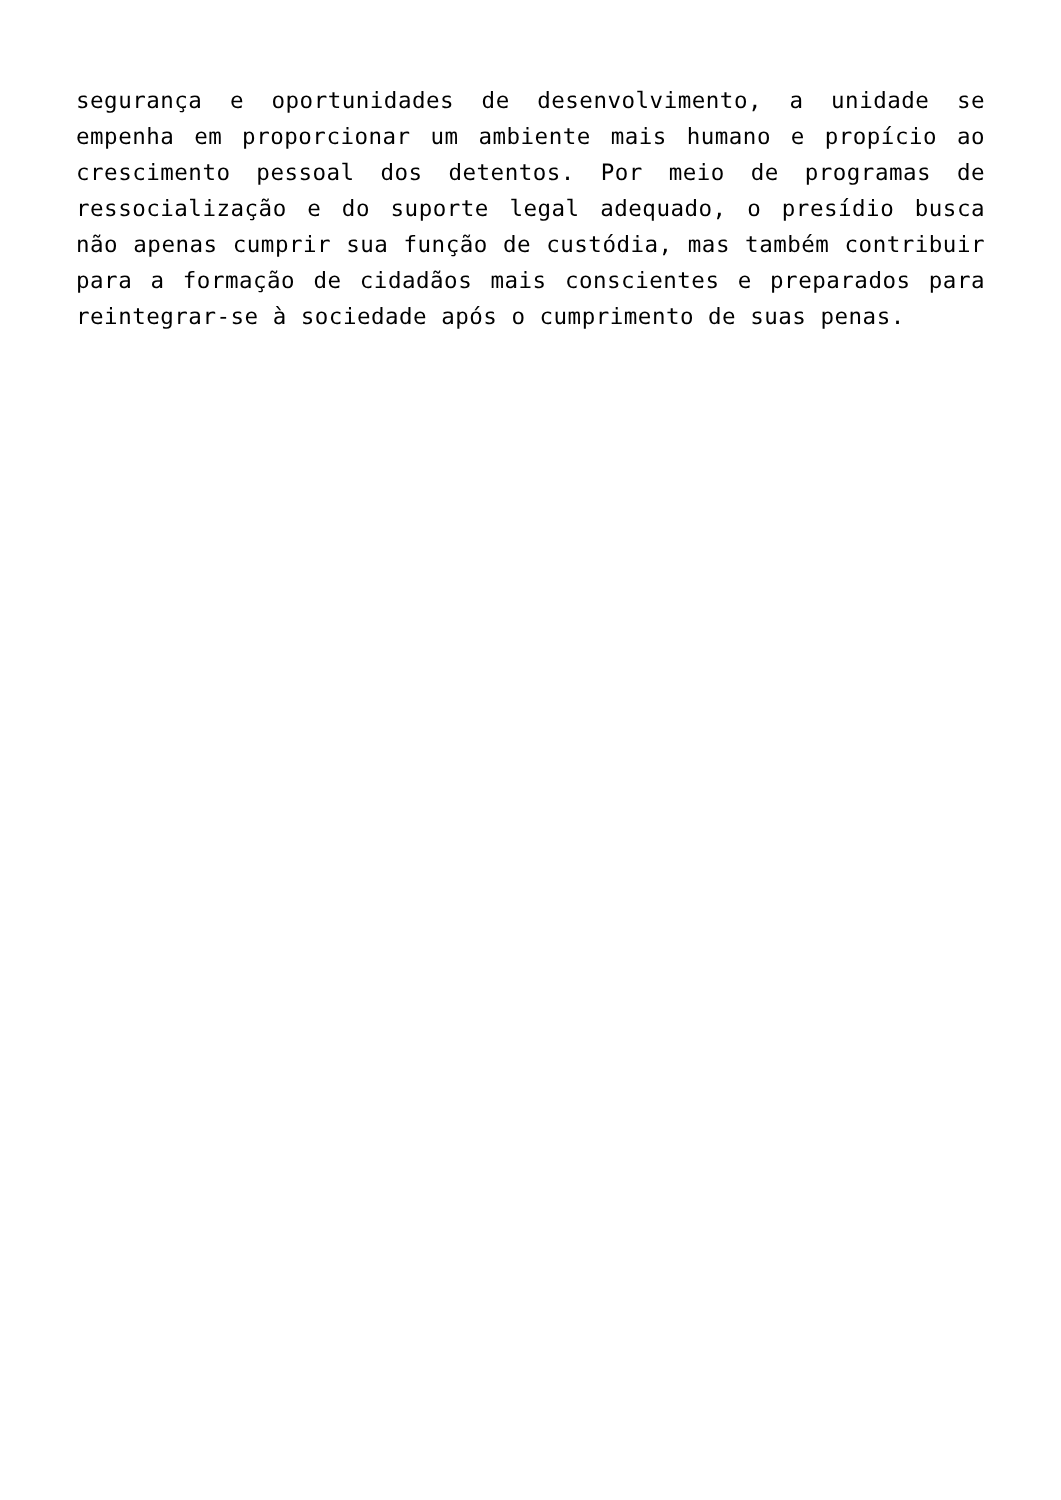segurança e oportunidades de desenvolvimento, a unidade se empenha em proporcionar um ambiente mais humano e propício ao crescimento pessoal dos detentos. Por meio de programas de ressocialização e do suporte legal adequado, o presídio busca não apenas cumprir sua função de custódia, mas também contribuir para a formação de cidadãos mais conscientes e preparados para reintegrar-se à sociedade após o cumprimento de suas penas.